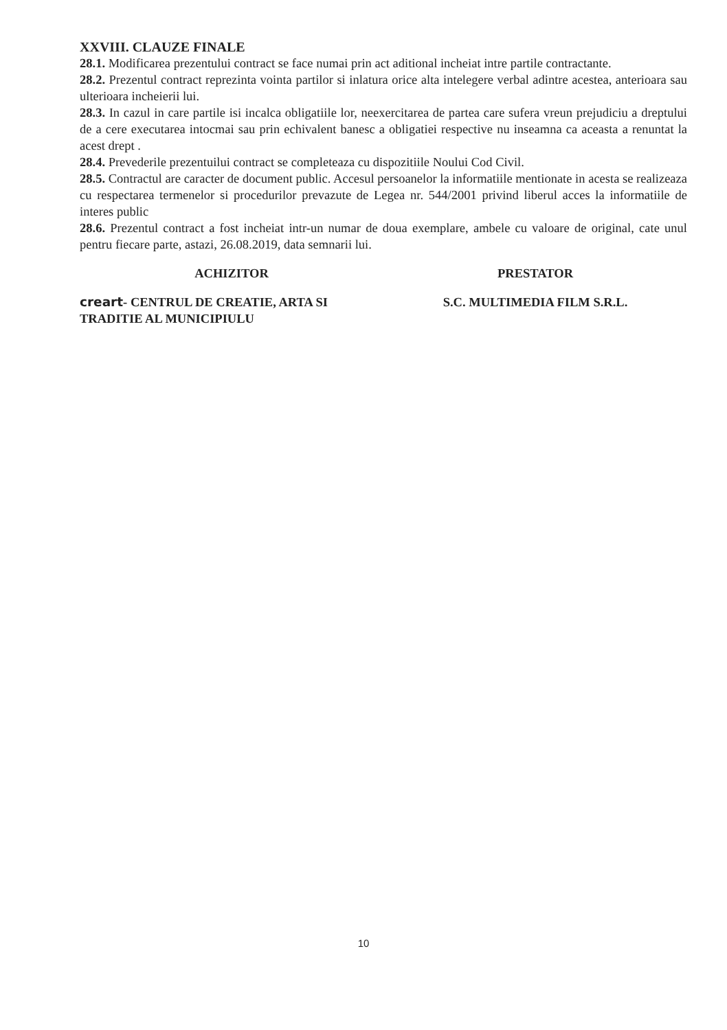XXVIII. CLAUZE FINALE
28.1. Modificarea prezentului contract se face numai prin act aditional incheiat intre partile contractante.
28.2. Prezentul contract reprezinta vointa partilor si inlatura orice alta intelegere verbal adintre acestea, anterioara sau ulterioara incheierii lui.
28.3. In cazul in care partile isi incalca obligatiile lor, neexercitarea de partea care sufera vreun prejudiciu a dreptului de a cere executarea intocmai sau prin echivalent banesc a obligatiei respective nu inseamna ca aceasta a renuntat la acest drept .
28.4. Prevederile prezentuilui contract se completeaza cu dispozitiile Noului Cod Civil.
28.5. Contractul are caracter de document public. Accesul persoanelor la informatiile mentionate in acesta se realizeaza cu respectarea termenelor si procedurilor prevazute de Legea nr. 544/2001 privind liberul acces la informatiile de interes public
28.6. Prezentul contract a fost incheiat intr-un numar de doua exemplare, ambele cu valoare de original, cate unul pentru fiecare parte, astazi, 26.08.2019, data semnarii lui.
ACHIZITOR PRESTATOR
creart- CENTRUL DE CREATIE, ARTA SI TRADITIE AL MUNICIPIULU
S.C. MULTIMEDIA FILM S.R.L.
10